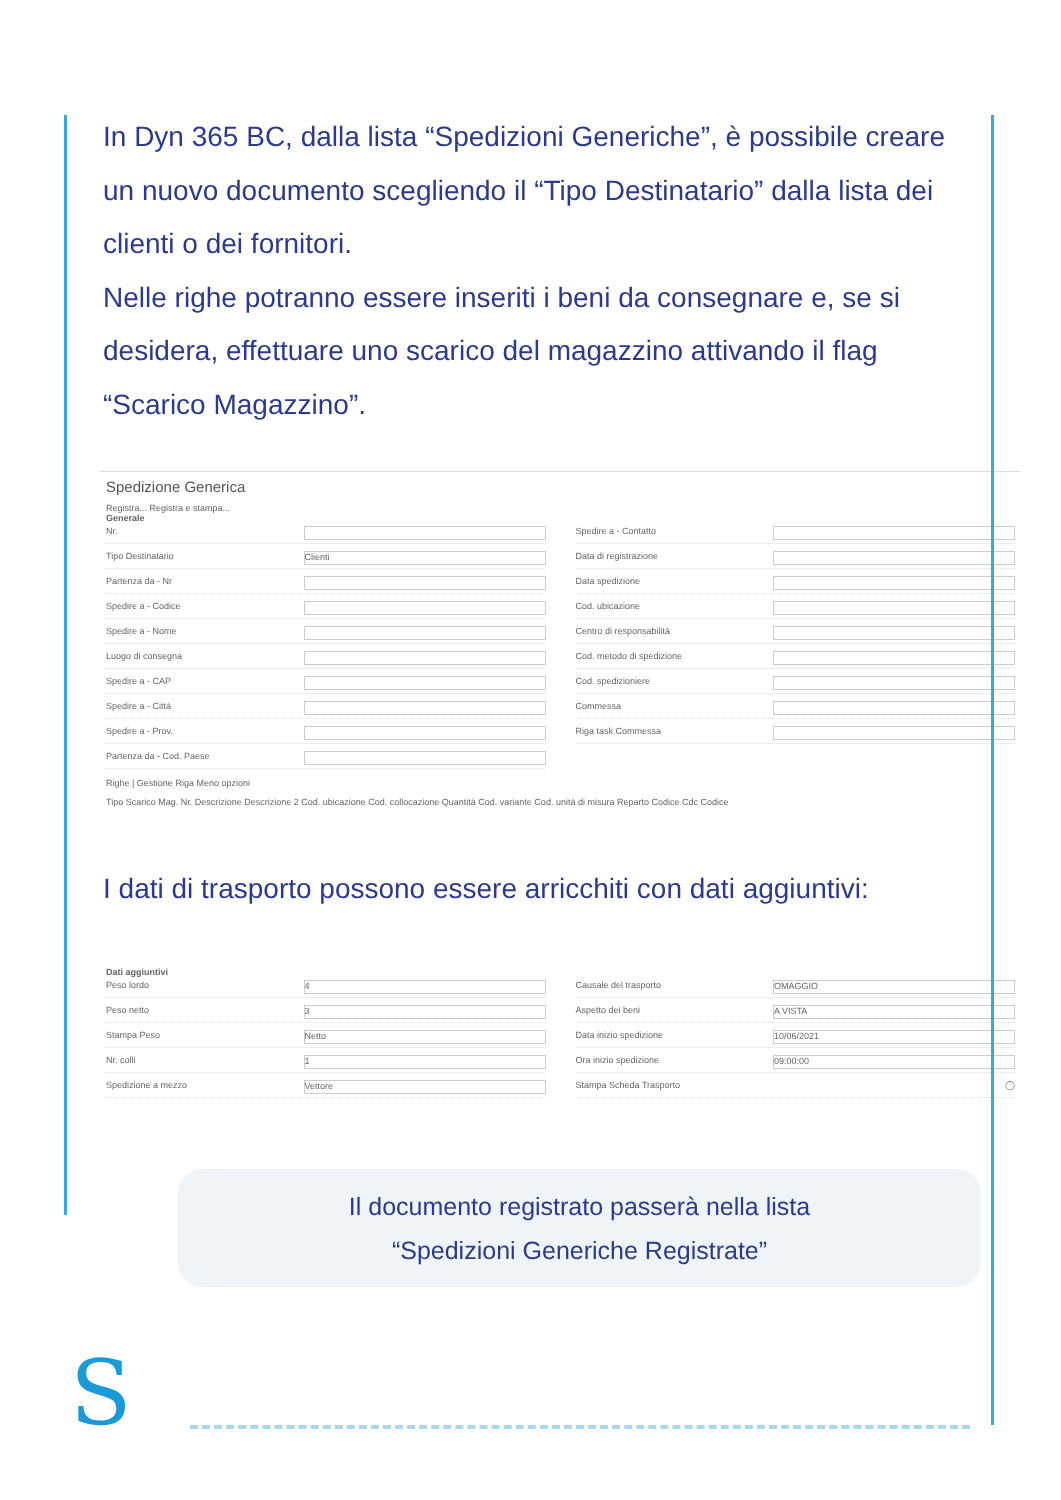In Dyn 365 BC, dalla lista “Spedizioni Generiche”, è possibile creare un nuovo documento scegliendo il “Tipo Destinatario” dalla lista dei clienti o dei fornitori.
Nelle righe potranno essere inseriti i beni da consegnare e, se si desidera, effettuare uno scarico del magazzino attivando il flag “Scarico Magazzino”.
Spedizione Generica
Registra... Registra e stampa...
Generale
Nr.
Spedire a - Contatto
Tipo Destinatario Clienti
Data di registrazione
Partenza da - Nr
Data spedizione
Spedire a - Codice
Cod. ubicazione
Spedire a - Nome
Centro di responsabilità
Luogo di consegna
Cod. metodo di spedizione
Spedire a - CAP
Cod. spedizioniere
Spedire a - Città
Commessa
Spedire a - Prov.
Riga task Commessa
Partenza da - Cod. Paese
Righe | Gestione Riga Meno opzioni
Tipo Scarico Mag. Nr. Descrizione Descrizione 2 Cod. ubicazione Cod. collocazione Quantità Cod. variante Cod. unità di misura Reparto Codice Cdc Codice
I dati di trasporto possono essere arricchiti con dati aggiuntivi:
Dati aggiuntivi
Peso lordo 4
Causale del trasporto OMAGGIO
Peso netto 3
Aspetto dei beni A VISTA
Stampa Peso Netto
Data inizio spedizione 10/06/2021
Nr. colli 1
Ora inizio spedizione 09:00:00
Spedizione a mezzo Vettore
Stampa Scheda Trasporto ◯
Il documento registrato passerà nella lista
“Spedizioni Generiche Registrate”
S